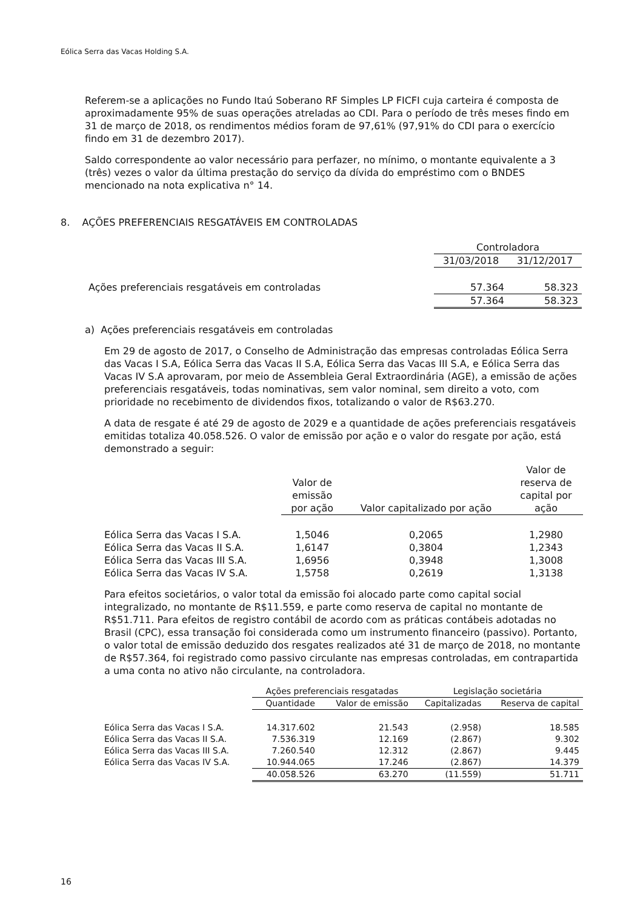Eólica Serra das Vacas Holding S.A.
Referem-se a aplicações no Fundo Itaú Soberano RF Simples LP FICFI cuja carteira é composta de aproximadamente 95% de suas operações atreladas ao CDI. Para o período de três meses findo em 31 de março de 2018, os rendimentos médios foram de 97,61% (97,91% do CDI para o exercício findo em 31 de dezembro 2017).
Saldo correspondente ao valor necessário para perfazer, no mínimo, o montante equivalente a 3 (três) vezes o valor da última prestação do serviço da dívida do empréstimo com o BNDES mencionado na nota explicativa n° 14.
8. AÇÕES PREFERENCIAIS RESGATÁVEIS EM CONTROLADAS
| | Controladora | |
| --- | --- | --- |
| | 31/03/2018 | 31/12/2017 |
| Ações preferenciais resgatáveis em controladas | 57.364 | 58.323 |
| | 57.364 | 58.323 |
a) Ações preferenciais resgatáveis em controladas
Em 29 de agosto de 2017, o Conselho de Administração das empresas controladas Eólica Serra das Vacas I S.A, Eólica Serra das Vacas II S.A, Eólica Serra das Vacas III S.A, e Eólica Serra das Vacas IV S.A aprovaram, por meio de Assembleia Geral Extraordinária (AGE), a emissão de ações preferenciais resgatáveis, todas nominativas, sem valor nominal, sem direito a voto, com prioridade no recebimento de dividendos fixos, totalizando o valor de R$63.270.
A data de resgate é até 29 de agosto de 2029 e a quantidade de ações preferenciais resgatáveis emitidas totaliza 40.058.526. O valor de emissão por ação e o valor do resgate por ação, está demonstrado a seguir:
| | Valor de emissão por ação | Valor capitalizado por ação | Valor de reserva de capital por ação |
| --- | --- | --- | --- |
| Eólica Serra das Vacas I S.A. | 1,5046 | 0,2065 | 1,2980 |
| Eólica Serra das Vacas II S.A. | 1,6147 | 0,3804 | 1,2343 |
| Eólica Serra das Vacas III S.A. | 1,6956 | 0,3948 | 1,3008 |
| Eólica Serra das Vacas IV S.A. | 1,5758 | 0,2619 | 1,3138 |
Para efeitos societários, o valor total da emissão foi alocado parte como capital social integralizado, no montante de R$11.559, e parte como reserva de capital no montante de R$51.711. Para efeitos de registro contábil de acordo com as práticas contábeis adotadas no Brasil (CPC), essa transação foi considerada como um instrumento financeiro (passivo). Portanto, o valor total de emissão deduzido dos resgates realizados até 31 de março de 2018, no montante de R$57.364, foi registrado como passivo circulante nas empresas controladas, em contrapartida a uma conta no ativo não circulante, na controladora.
| | Ações preferenciais resgatadas | | Legislação societária | |
| --- | --- | --- | --- | --- |
| | Quantidade | Valor de emissão | Capitalizadas | Reserva de capital |
| Eólica Serra das Vacas I S.A. | 14.317.602 | 21.543 | (2.958) | 18.585 |
| Eólica Serra das Vacas II S.A. | 7.536.319 | 12.169 | (2.867) | 9.302 |
| Eólica Serra das Vacas III S.A. | 7.260.540 | 12.312 | (2.867) | 9.445 |
| Eólica Serra das Vacas IV S.A. | 10.944.065 | 17.246 | (2.867) | 14.379 |
| | 40.058.526 | 63.270 | (11.559) | 51.711 |
16